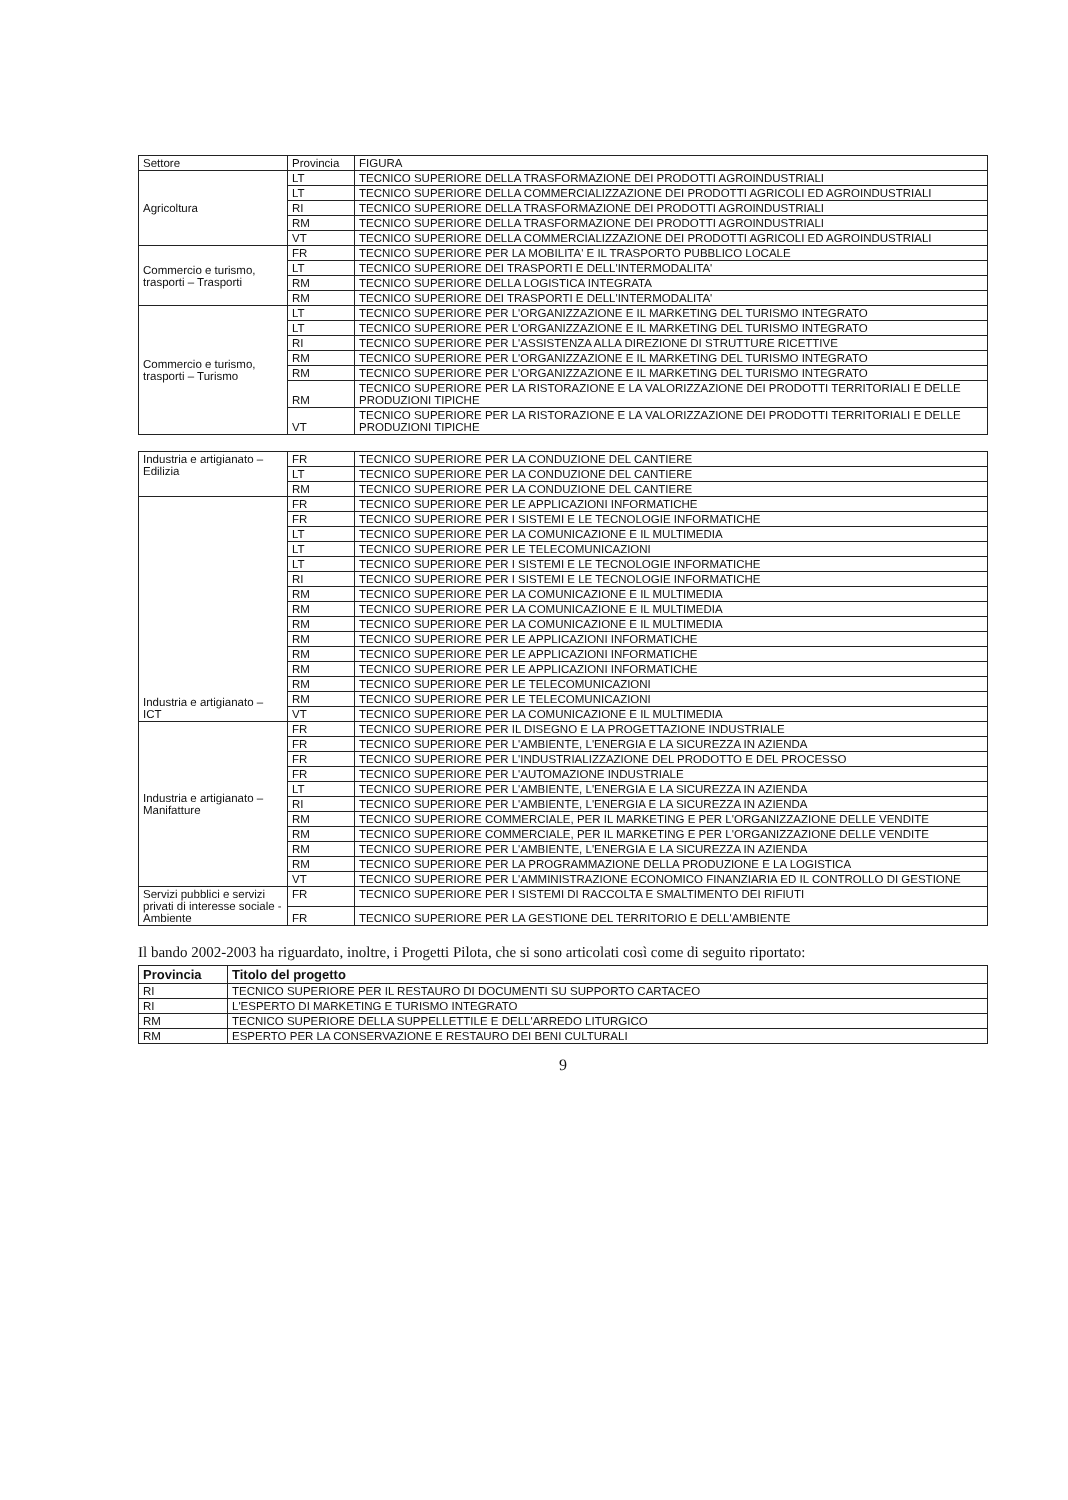| Settore | Provincia | FIGURA |
| --- | --- | --- |
| Agricoltura | LT | TECNICO SUPERIORE DELLA TRASFORMAZIONE DEI PRODOTTI AGROINDUSTRIALI |
| | LT | TECNICO SUPERIORE DELLA COMMERCIALIZZAZIONE DEI PRODOTTI AGRICOLI ED AGROINDUSTRIALI |
| | RI | TECNICO SUPERIORE DELLA TRASFORMAZIONE DEI PRODOTTI AGROINDUSTRIALI |
| | RM | TECNICO SUPERIORE DELLA TRASFORMAZIONE DEI PRODOTTI AGROINDUSTRIALI |
| | VT | TECNICO SUPERIORE DELLA COMMERCIALIZZAZIONE DEI PRODOTTI AGRICOLI ED AGROINDUSTRIALI |
| Commercio e turismo, trasporti – Trasporti | FR | TECNICO SUPERIORE PER LA MOBILITA' E IL TRASPORTO PUBBLICO LOCALE |
| | LT | TECNICO SUPERIORE DEI TRASPORTI E DELL'INTERMODALITA' |
| | RM | TECNICO SUPERIORE DELLA LOGISTICA INTEGRATA |
| | RM | TECNICO SUPERIORE DEI TRASPORTI E DELL'INTERMODALITA' |
| Commercio e turismo, trasporti – Turismo | LT | TECNICO SUPERIORE PER L'ORGANIZZAZIONE E IL MARKETING DEL TURISMO INTEGRATO |
| | LT | TECNICO SUPERIORE PER L'ORGANIZZAZIONE E IL MARKETING DEL TURISMO INTEGRATO |
| | RI | TECNICO SUPERIORE PER L'ASSISTENZA ALLA DIREZIONE DI STRUTTURE RICETTIVE |
| | RM | TECNICO SUPERIORE PER L'ORGANIZZAZIONE E IL MARKETING DEL TURISMO INTEGRATO |
| | RM | TECNICO SUPERIORE PER L'ORGANIZZAZIONE E IL MARKETING DEL TURISMO INTEGRATO |
| | RM | TECNICO SUPERIORE PER LA RISTORAZIONE E LA VALORIZZAZIONE DEI PRODOTTI TERRITORIALI E DELLE PRODUZIONI TIPICHE |
| | VT | TECNICO SUPERIORE PER LA RISTORAZIONE E LA VALORIZZAZIONE DEI PRODOTTI TERRITORIALI E DELLE PRODUZIONI TIPICHE |
| Industria e artigianato – Edilizia | FR | TECNICO SUPERIORE PER LA CONDUZIONE DEL CANTIERE |
| | LT | TECNICO SUPERIORE PER LA CONDUZIONE DEL CANTIERE |
| | RM | TECNICO SUPERIORE PER LA CONDUZIONE DEL CANTIERE |
| Industria e artigianato – ICT | FR | TECNICO SUPERIORE PER LE APPLICAZIONI INFORMATICHE |
| | FR | TECNICO SUPERIORE PER I SISTEMI E LE TECNOLOGIE INFORMATICHE |
| | LT | TECNICO SUPERIORE PER LA COMUNICAZIONE E IL MULTIMEDIA |
| | LT | TECNICO SUPERIORE PER LE TELECOMUNICAZIONI |
| | LT | TECNICO SUPERIORE PER I SISTEMI E LE TECNOLOGIE INFORMATICHE |
| | RI | TECNICO SUPERIORE PER I SISTEMI E LE TECNOLOGIE INFORMATICHE |
| | RM | TECNICO SUPERIORE PER LA COMUNICAZIONE E IL MULTIMEDIA |
| | RM | TECNICO SUPERIORE PER LA COMUNICAZIONE E IL MULTIMEDIA |
| | RM | TECNICO SUPERIORE PER LA COMUNICAZIONE E IL MULTIMEDIA |
| | RM | TECNICO SUPERIORE PER LE APPLICAZIONI INFORMATICHE |
| | RM | TECNICO SUPERIORE PER LE APPLICAZIONI INFORMATICHE |
| | RM | TECNICO SUPERIORE PER LE APPLICAZIONI INFORMATICHE |
| | RM | TECNICO SUPERIORE PER LE TELECOMUNICAZIONI |
| | RM | TECNICO SUPERIORE PER LE TELECOMUNICAZIONI |
| | VT | TECNICO SUPERIORE PER LA COMUNICAZIONE E IL MULTIMEDIA |
| Industria e artigianato – Manifatture | FR | TECNICO SUPERIORE PER IL DISEGNO E LA PROGETTAZIONE INDUSTRIALE |
| | FR | TECNICO SUPERIORE PER L'AMBIENTE, L'ENERGIA E LA SICUREZZA IN AZIENDA |
| | FR | TECNICO SUPERIORE PER L'INDUSTRIALIZZAZIONE DEL PRODOTTO E DEL PROCESSO |
| | FR | TECNICO SUPERIORE PER L'AUTOMAZIONE INDUSTRIALE |
| | LT | TECNICO SUPERIORE PER L'AMBIENTE, L'ENERGIA E LA SICUREZZA IN AZIENDA |
| | RI | TECNICO SUPERIORE PER L'AMBIENTE, L'ENERGIA E LA SICUREZZA IN AZIENDA |
| | RM | TECNICO SUPERIORE COMMERCIALE, PER IL MARKETING E PER L'ORGANIZZAZIONE DELLE VENDITE |
| | RM | TECNICO SUPERIORE COMMERCIALE, PER IL MARKETING E PER L'ORGANIZZAZIONE DELLE VENDITE |
| | RM | TECNICO SUPERIORE PER L'AMBIENTE, L'ENERGIA E LA SICUREZZA IN AZIENDA |
| | RM | TECNICO SUPERIORE PER LA PROGRAMMAZIONE DELLA PRODUZIONE E LA LOGISTICA |
| | VT | TECNICO SUPERIORE PER L'AMMINISTRAZIONE ECONOMICO FINANZIARIA ED IL CONTROLLO DI GESTIONE |
| Servizi pubblici e servizi privati di interesse sociale - Ambiente | FR | TECNICO SUPERIORE PER I SISTEMI DI RACCOLTA E SMALTIMENTO DEI RIFIUTI |
| | FR | TECNICO SUPERIORE PER LA GESTIONE DEL TERRITORIO E DELL'AMBIENTE |
Il bando 2002-2003 ha riguardato, inoltre, i Progetti Pilota, che si sono articolati così come di seguito riportato:
| Provincia | Titolo del progetto |
| --- | --- |
| RI | TECNICO SUPERIORE PER IL RESTAURO DI DOCUMENTI SU SUPPORTO CARTACEO |
| RI | L'ESPERTO DI MARKETING E TURISMO INTEGRATO |
| RM | TECNICO SUPERIORE DELLA SUPPELLETTILE E DELL'ARREDO LITURGICO |
| RM | ESPERTO PER LA CONSERVAZIONE E RESTAURO DEI BENI CULTURALI |
9